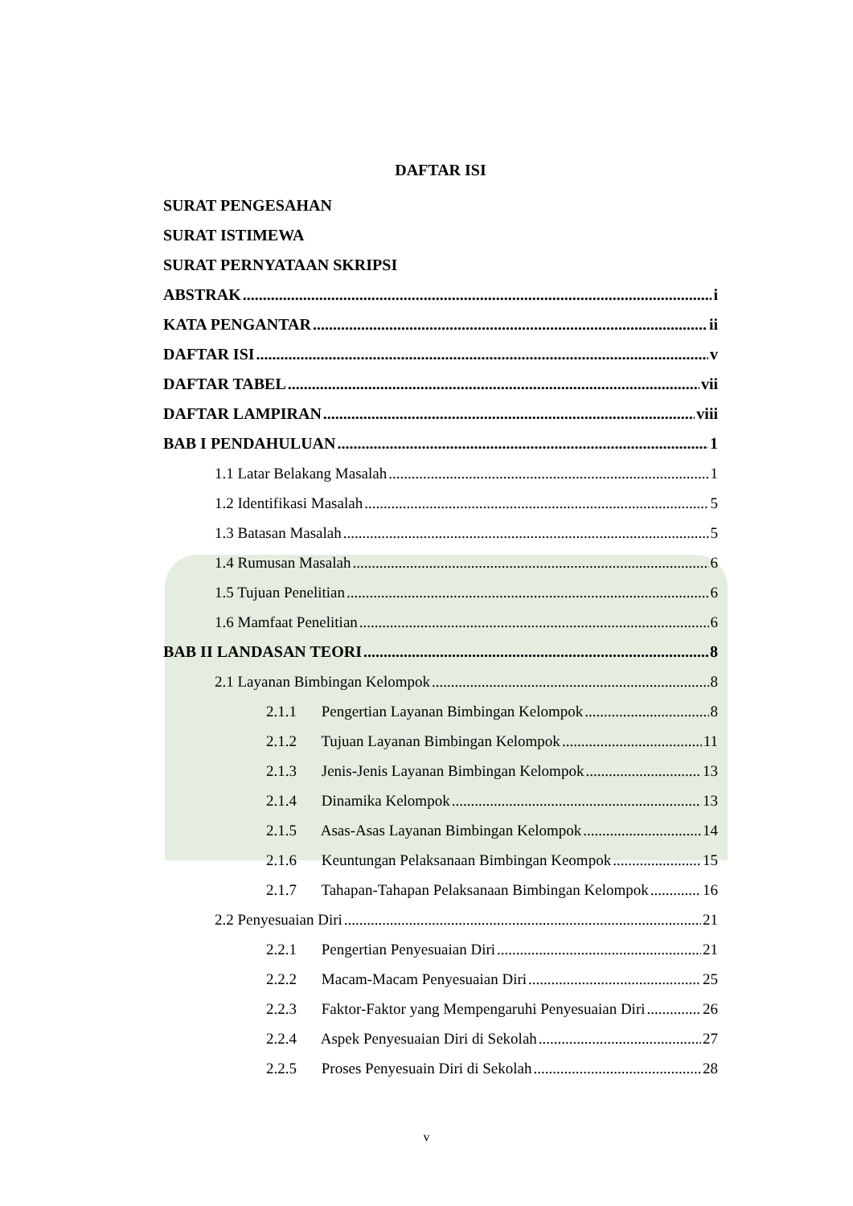DAFTAR ISI
SURAT PENGESAHAN
SURAT ISTIMEWA
SURAT PERNYATAAN SKRIPSI
ABSTRAK i
KATA PENGANTAR ii
DAFTAR ISI v
DAFTAR TABEL vii
DAFTAR LAMPIRAN viii
BAB I PENDAHULUAN 1
1.1 Latar Belakang Masalah 1
1.2 Identifikasi Masalah 5
1.3 Batasan Masalah 5
1.4 Rumusan Masalah 6
1.5 Tujuan Penelitian 6
1.6 Mamfaat Penelitian 6
BAB II LANDASAN TEORI 8
2.1 Layanan Bimbingan Kelompok 8
2.1.1 Pengertian Layanan Bimbingan Kelompok 8
2.1.2 Tujuan Layanan Bimbingan Kelompok 11
2.1.3 Jenis-Jenis Layanan Bimbingan Kelompok 13
2.1.4 Dinamika Kelompok 13
2.1.5 Asas-Asas Layanan Bimbingan Kelompok 14
2.1.6 Keuntungan Pelaksanaan Bimbingan Keompok 15
2.1.7 Tahapan-Tahapan Pelaksanaan Bimbingan Kelompok 16
2.2 Penyesuaian Diri 21
2.2.1 Pengertian Penyesuaian Diri 21
2.2.2 Macam-Macam Penyesuaian Diri 25
2.2.3 Faktor-Faktor yang Mempengaruhi Penyesuaian Diri 26
2.2.4 Aspek Penyesuaian Diri di Sekolah 27
2.2.5 Proses Penyesuain Diri di Sekolah 28
v